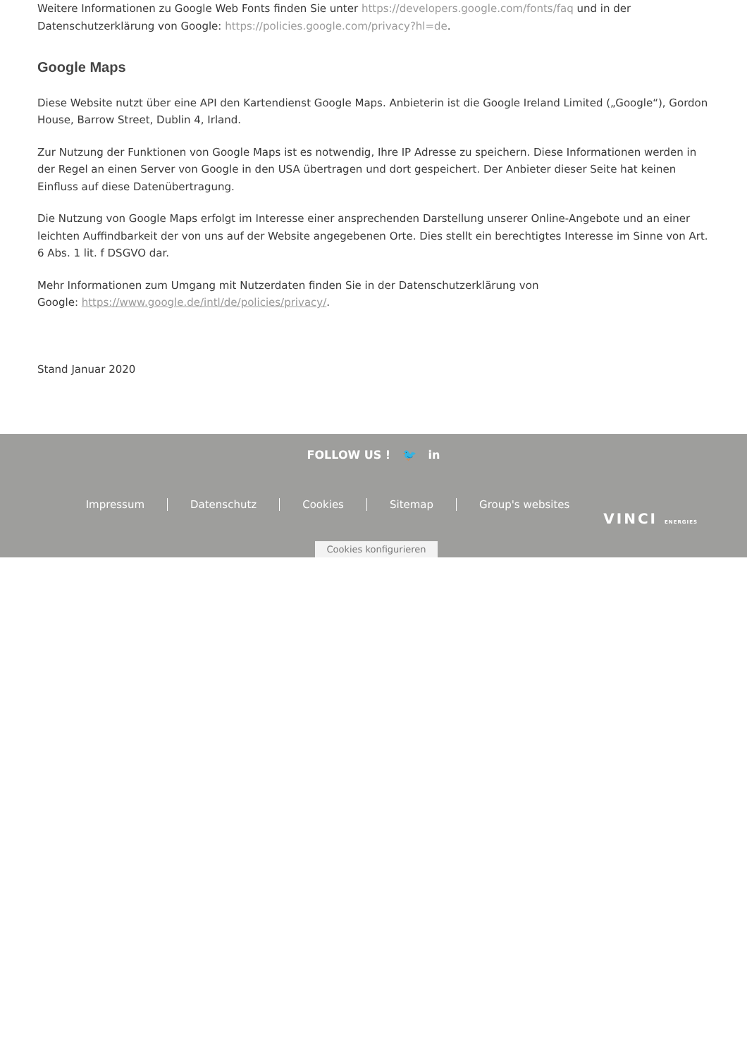Weitere Informationen zu Google Web Fonts finden Sie unter https://developers.google.com/fonts/faq und in der Datenschutzerklärung von Google: https://policies.google.com/privacy?hl=de.
Google Maps
Diese Website nutzt über eine API den Kartendienst Google Maps. Anbieterin ist die Google Ireland Limited („Google“), Gordon House, Barrow Street, Dublin 4, Irland.
Zur Nutzung der Funktionen von Google Maps ist es notwendig, Ihre IP Adresse zu speichern. Diese Informationen werden in der Regel an einen Server von Google in den USA übertragen und dort gespeichert. Der Anbieter dieser Seite hat keinen Einfluss auf diese Datenübertragung.
Die Nutzung von Google Maps erfolgt im Interesse einer ansprechenden Darstellung unserer Online-Angebote und an einer leichten Auffindbarkeit der von uns auf der Website angegebenen Orte. Dies stellt ein berechtigtes Interesse im Sinne von Art. 6 Abs. 1 lit. f DSGVO dar.
Mehr Informationen zum Umgang mit Nutzerdaten finden Sie in der Datenschutzerklärung von
Google: https://www.google.de/intl/de/policies/privacy/.
Stand Januar 2020
FOLLOW US ! 🐦 in
Impressum Datenschutz Cookies Sitemap Group's websites
VINCI ENERGIES
Cookies konfigurieren